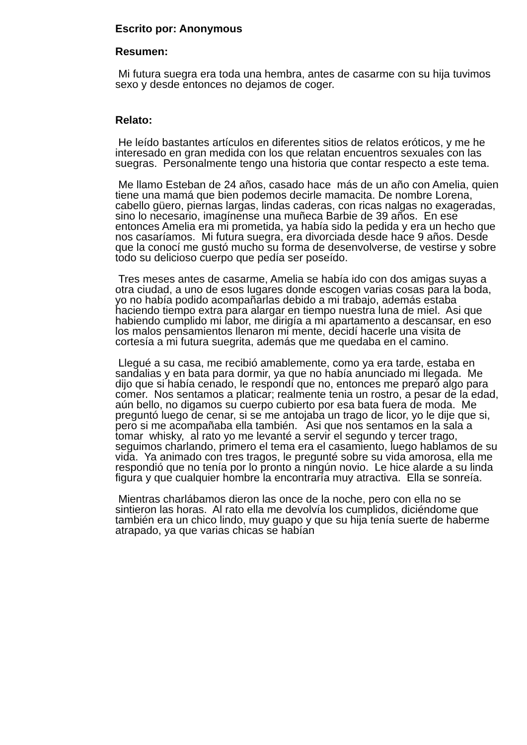Escrito por: Anonymous
Resumen:
Mi futura suegra era toda una hembra, antes de casarme con su hija tuvimos sexo y desde entonces no dejamos de coger.
Relato:
He leído bastantes artículos en diferentes sitios de relatos eróticos, y me he interesado en gran medida con los que relatan encuentros sexuales con las suegras. Personalmente tengo una historia que contar respecto a este tema.
Me llamo Esteban de 24 años, casado hace más de un año con Amelia, quien tiene una mamá que bien podemos decirle mamacita. De nombre Lorena, cabello güero, piernas largas, lindas caderas, con ricas nalgas no exageradas, sino lo necesario, imagínense una muñeca Barbie de 39 años. En ese entonces Amelia era mi prometida, ya había sido la pedida y era un hecho que nos casaríamos. Mi futura suegra, era divorciada desde hace 9 años. Desde que la conocí me gustó mucho su forma de desenvolverse, de vestirse y sobre todo su delicioso cuerpo que pedía ser poseído.
Tres meses antes de casarme, Amelia se había ido con dos amigas suyas a otra ciudad, a uno de esos lugares donde escogen varias cosas para la boda, yo no había podido acompañarlas debido a mi trabajo, además estaba haciendo tiempo extra para alargar en tiempo nuestra luna de miel. Asi que habiendo cumplido mi labor, me dirigía a mi apartamento a descansar, en eso los malos pensamientos llenaron mi mente, decidí hacerle una visita de cortesía a mi futura suegrita, además que me quedaba en el camino.
Llegué a su casa, me recibió amablemente, como ya era tarde, estaba en sandalias y en bata para dormir, ya que no había anunciado mi llegada. Me dijo que si había cenado, le respondí que no, entonces me preparó algo para comer. Nos sentamos a platicar; realmente tenia un rostro, a pesar de la edad, aún bello, no digamos su cuerpo cubierto por esa bata fuera de moda. Me preguntó luego de cenar, si se me antojaba un trago de licor, yo le dije que si, pero si me acompañaba ella también. Asi que nos sentamos en la sala a tomar whisky, al rato yo me levanté a servir el segundo y tercer trago, seguimos charlando, primero el tema era el casamiento, luego hablamos de su vida. Ya animado con tres tragos, le pregunté sobre su vida amorosa, ella me respondió que no tenía por lo pronto a ningún novio. Le hice alarde a su linda figura y que cualquier hombre la encontraría muy atractiva. Ella se sonreía.
Mientras charlábamos dieron las once de la noche, pero con ella no se sintieron las horas. Al rato ella me devolvía los cumplidos, diciéndome que también era un chico lindo, muy guapo y que su hija tenía suerte de haberme atrapado, ya que varias chicas se habían